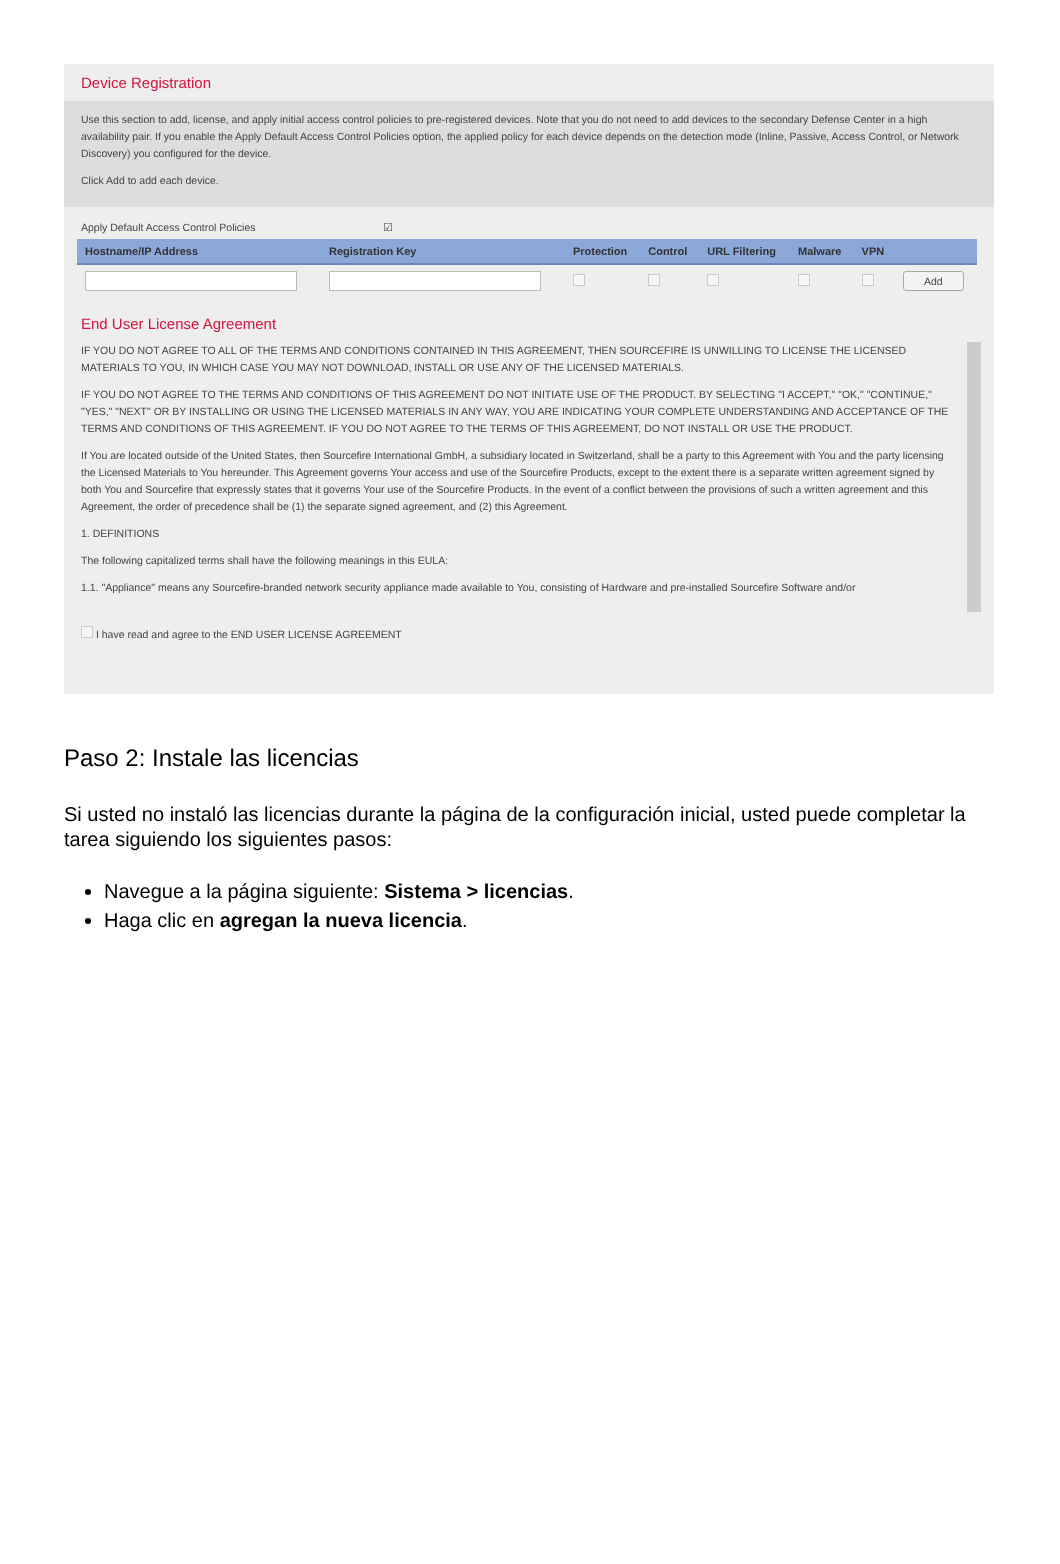Device Registration
Use this section to add, license, and apply initial access control policies to pre-registered devices. Note that you do not need to add devices to the secondary Defense Center in a high availability pair. If you enable the Apply Default Access Control Policies option, the applied policy for each device depends on the detection mode (Inline, Passive, Access Control, or Network Discovery) you configured for the device.
Click Add to add each device.
Apply Default Access Control Policies ☑
| Hostname/IP Address | Registration Key | Protection | Control | URL Filtering | Malware | VPN | |
| --- | --- | --- | --- | --- | --- | --- | --- |
| | | | | | | | Add |
End User License Agreement
IF YOU DO NOT AGREE TO ALL OF THE TERMS AND CONDITIONS CONTAINED IN THIS AGREEMENT, THEN SOURCEFIRE IS UNWILLING TO LICENSE THE LICENSED MATERIALS TO YOU, IN WHICH CASE YOU MAY NOT DOWNLOAD, INSTALL OR USE ANY OF THE LICENSED MATERIALS.
IF YOU DO NOT AGREE TO THE TERMS AND CONDITIONS OF THIS AGREEMENT DO NOT INITIATE USE OF THE PRODUCT. BY SELECTING "I ACCEPT," "OK," "CONTINUE," "YES," "NEXT" OR BY INSTALLING OR USING THE LICENSED MATERIALS IN ANY WAY, YOU ARE INDICATING YOUR COMPLETE UNDERSTANDING AND ACCEPTANCE OF THE TERMS AND CONDITIONS OF THIS AGREEMENT. IF YOU DO NOT AGREE TO THE TERMS OF THIS AGREEMENT, DO NOT INSTALL OR USE THE PRODUCT.
If You are located outside of the United States, then Sourcefire International GmbH, a subsidiary located in Switzerland, shall be a party to this Agreement with You and the party licensing the Licensed Materials to You hereunder. This Agreement governs Your access and use of the Sourcefire Products, except to the extent there is a separate written agreement signed by both You and Sourcefire that expressly states that it governs Your use of the Sourcefire Products. In the event of a conflict between the provisions of such a written agreement and this Agreement, the order of precedence shall be (1) the separate signed agreement, and (2) this Agreement.
1. DEFINITIONS
The following capitalized terms shall have the following meanings in this EULA:
1.1. "Appliance" means any Sourcefire-branded network security appliance made available to You, consisting of Hardware and pre-installed Sourcefire Software and/or
I have read and agree to the END USER LICENSE AGREEMENT
Paso 2: Instale las licencias
Si usted no instaló las licencias durante la página de la configuración inicial, usted puede completar la tarea siguiendo los siguientes pasos:
Navegue a la página siguiente: Sistema > licencias.
Haga clic en agregan la nueva licencia.